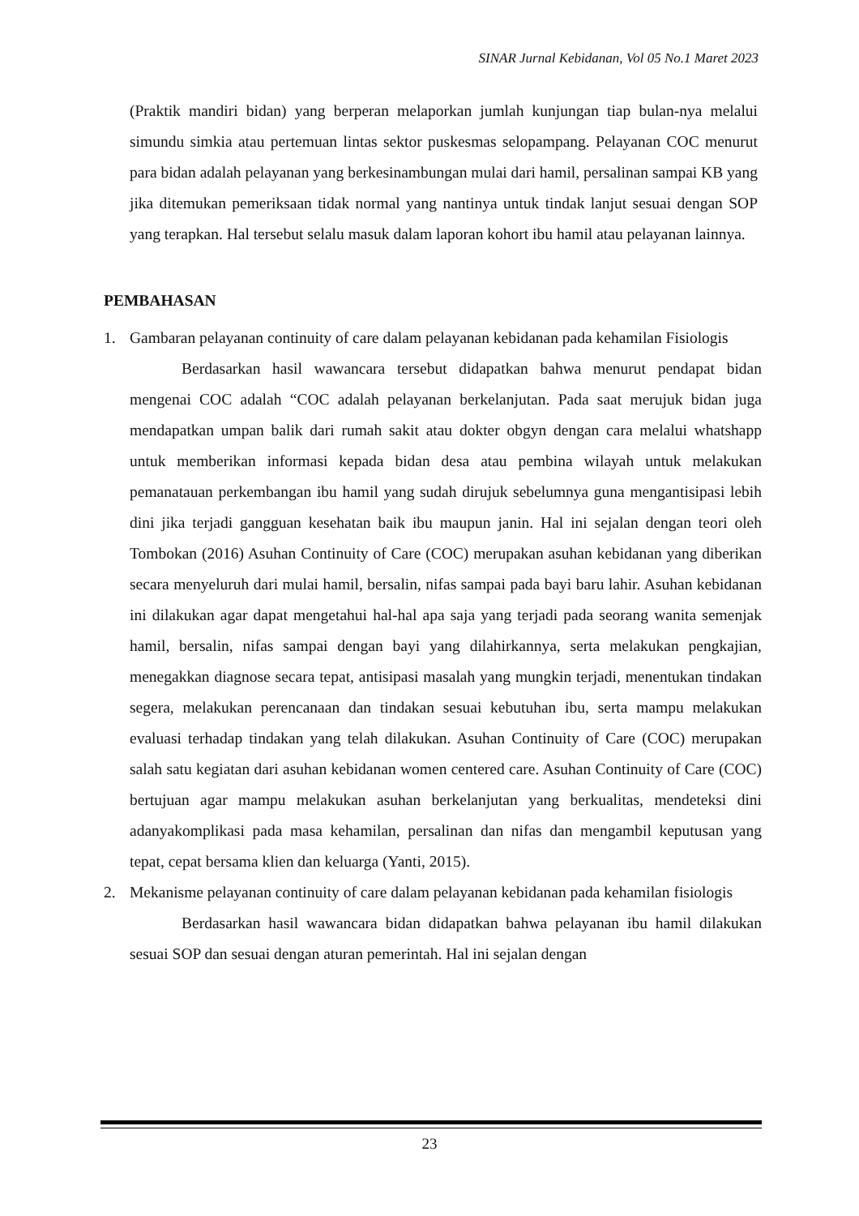SINAR Jurnal Kebidanan, Vol 05 No.1 Maret 2023
(Praktik mandiri bidan) yang berperan melaporkan jumlah kunjungan tiap bulan-nya melalui simundu simkia atau pertemuan lintas sektor puskesmas selopampang. Pelayanan COC menurut para bidan adalah pelayanan yang berkesinambungan mulai dari hamil, persalinan sampai KB yang jika ditemukan pemeriksaan tidak normal yang nantinya untuk tindak lanjut sesuai dengan SOP yang terapkan. Hal tersebut selalu masuk dalam laporan kohort ibu hamil atau pelayanan lainnya.
PEMBAHASAN
1. Gambaran pelayanan continuity of care dalam pelayanan kebidanan pada kehamilan Fisiologis
Berdasarkan hasil wawancara tersebut didapatkan bahwa menurut pendapat bidan mengenai COC adalah “COC adalah pelayanan berkelanjutan. Pada saat merujuk bidan juga mendapatkan umpan balik dari rumah sakit atau dokter obgyn dengan cara melalui whatshapp untuk memberikan informasi kepada bidan desa atau pembina wilayah untuk melakukan pemanatauan perkembangan ibu hamil yang sudah dirujuk sebelumnya guna mengantisipasi lebih dini jika terjadi gangguan kesehatan baik ibu maupun janin. Hal ini sejalan dengan teori oleh Tombokan (2016) Asuhan Continuity of Care (COC) merupakan asuhan kebidanan yang diberikan secara menyeluruh dari mulai hamil, bersalin, nifas sampai pada bayi baru lahir. Asuhan kebidanan ini dilakukan agar dapat mengetahui hal-hal apa saja yang terjadi pada seorang wanita semenjak hamil, bersalin, nifas sampai dengan bayi yang dilahirkannya, serta melakukan pengkajian, menegakkan diagnose secara tepat, antisipasi masalah yang mungkin terjadi, menentukan tindakan segera, melakukan perencanaan dan tindakan sesuai kebutuhan ibu, serta mampu melakukan evaluasi terhadap tindakan yang telah dilakukan. Asuhan Continuity of Care (COC) merupakan salah satu kegiatan dari asuhan kebidanan women centered care. Asuhan Continuity of Care (COC) bertujuan agar mampu melakukan asuhan berkelanjutan yang berkualitas, mendeteksi dini adanyakomplikasi pada masa kehamilan, persalinan dan nifas dan mengambil keputusan yang tepat, cepat bersama klien dan keluarga (Yanti, 2015).
2. Mekanisme pelayanan continuity of care dalam pelayanan kebidanan pada kehamilan fisiologis
Berdasarkan hasil wawancara bidan didapatkan bahwa pelayanan ibu hamil dilakukan sesuai SOP dan sesuai dengan aturan pemerintah. Hal ini sejalan dengan
23